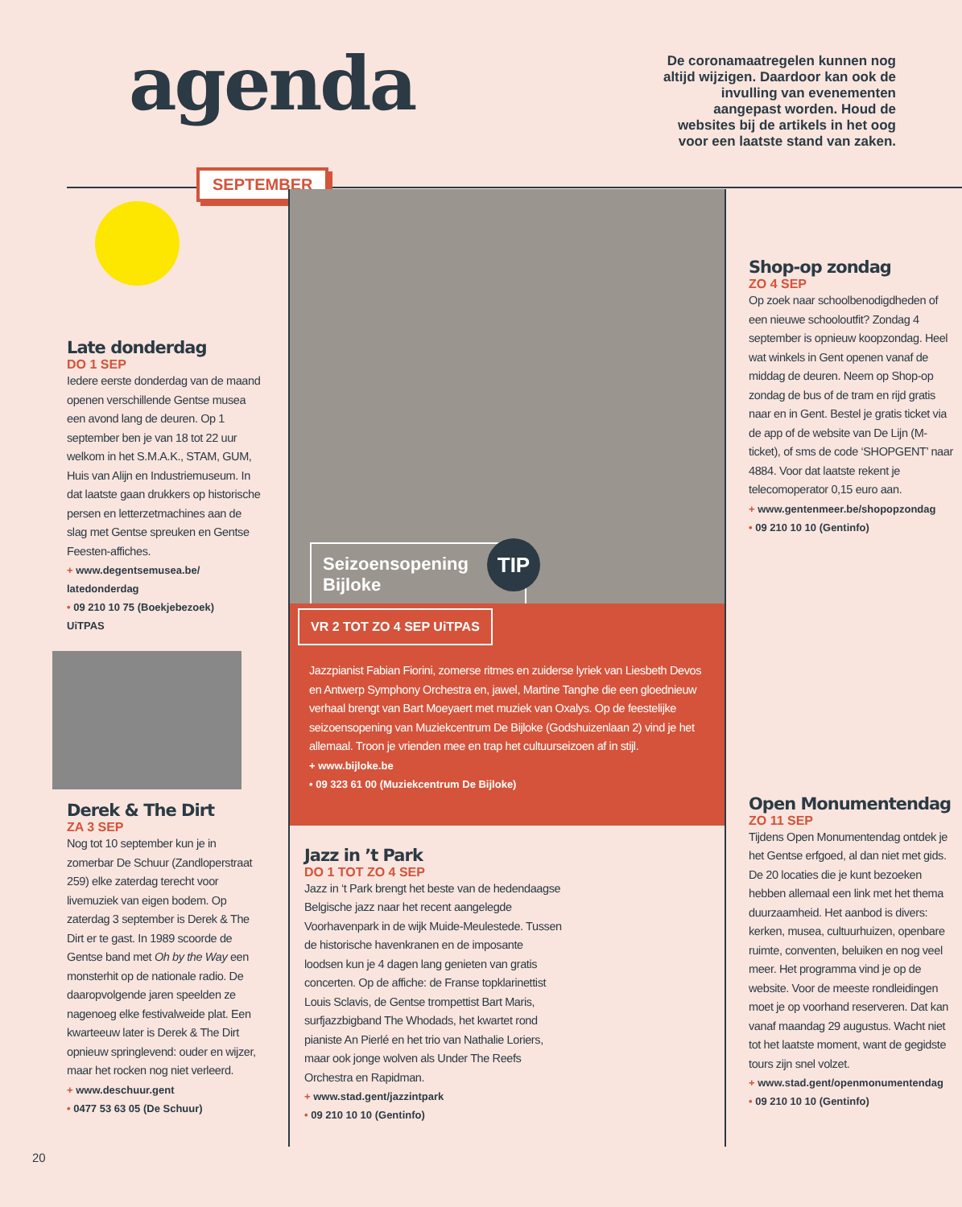agenda
De coronamaatregelen kunnen nog altijd wijzigen. Daardoor kan ook de invulling van evenementen aangepast worden. Houd de websites bij de artikels in het oog voor een laatste stand van zaken.
SEPTEMBER
Late donderdag
DO 1 SEP
Iedere eerste donderdag van de maand openen verschillende Gentse musea een avond lang de deuren. Op 1 september ben je van 18 tot 22 uur welkom in het S.M.A.K., STAM, GUM, Huis van Alijn en Industriemuseum. In dat laatste gaan drukkers op historische persen en letterzetmachines aan de slag met Gentse spreuken en Gentse Feesten-affiches.
+ www.degentsemusea.be/ latedonderdag
• 09 210 10 75 (Boekjebezoek)
UiTPAS
Derek & The Dirt
ZA 3 SEP
Nog tot 10 september kun je in zomerbar De Schuur (Zandloperstraat 259) elke zaterdag terecht voor livemuziek van eigen bodem. Op zaterdag 3 september is Derek & The Dirt er te gast. In 1989 scoorde de Gentse band met Oh by the Way een monsterhit op de nationale radio. De daaropvolgende jaren speelden ze nagenoeg elke festivalweide plat. Een kwarteeuw later is Derek & The Dirt opnieuw springlevend: ouder en wijzer, maar het rocken nog niet verleerd.
+ www.deschuur.gent
• 0477 53 63 05 (De Schuur)
Seizoensopening
Bijloke
TIP
VR 2 TOT ZO 4 SEP UiTPAS
Jazzpianist Fabian Fiorini, zomerse ritmes en zuiderse lyriek van Liesbeth Devos en Antwerp Symphony Orchestra en, jawel, Martine Tanghe die een gloednieuw verhaal brengt van Bart Moeyaert met muziek van Oxalys. Op de feestelijke seizoensopening van Muziekcentrum De Bijloke (Godshuizenlaan 2) vind je het allemaal. Troon je vrienden mee en trap het cultuurseizoen af in stijl.
+ www.bijloke.be
• 09 323 61 00 (Muziekcentrum De Bijloke)
Jazz in ’t Park
DO 1 TOT ZO 4 SEP
Jazz in ‘t Park brengt het beste van de hedendaagse Belgische jazz naar het recent aangelegde Voorhavenpark in de wijk Muide-Meulestede. Tussen de historische havenkranen en de imposante loodsen kun je 4 dagen lang genieten van gratis concerten. Op de affiche: de Franse topklarinettist Louis Sclavis, de Gentse trompettist Bart Maris, surfjazzbigband The Whodads, het kwartet rond pianiste An Pierlé en het trio van Nathalie Loriers, maar ook jonge wolven als Under The Reefs Orchestra en Rapidman.
+ www.stad.gent/jazzintpark
• 09 210 10 10 (Gentinfo)
Shop-op zondag
ZO 4 SEP
Op zoek naar schoolbenodigdheden of een nieuwe schooloutfit? Zondag 4 september is opnieuw koopzondag. Heel wat winkels in Gent openen vanaf de middag de deuren. Neem op Shop-op zondag de bus of de tram en rijd gratis naar en in Gent. Bestel je gratis ticket via de app of de website van De Lijn (M-ticket), of sms de code ‘SHOPGENT’ naar 4884. Voor dat laatste rekent je telecomoperator 0,15 euro aan.
+ www.gentenmeer.be/shopopzondag
• 09 210 10 10 (Gentinfo)
Open Monumentendag
ZO 11 SEP
Tijdens Open Monumentendag ontdek je het Gentse erfgoed, al dan niet met gids. De 20 locaties die je kunt bezoeken hebben allemaal een link met het thema duurzaamheid. Het aanbod is divers: kerken, musea, cultuurhuizen, openbare ruimte, conventen, beluiken en nog veel meer. Het programma vind je op de website. Voor de meeste rondleidingen moet je op voorhand reserveren. Dat kan vanaf maandag 29 augustus. Wacht niet tot het laatste moment, want de gegidste tours zijn snel volzet.
+ www.stad.gent/openmonumentendag
• 09 210 10 10 (Gentinfo)
20